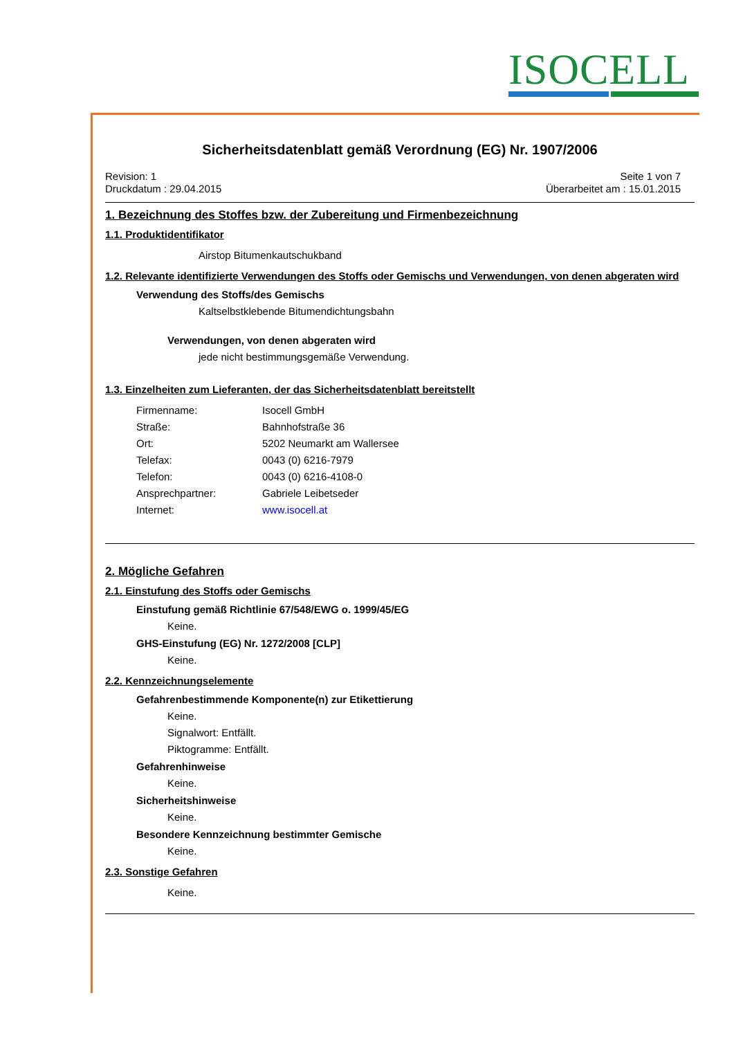ISOCELL
Sicherheitsdatenblatt gemäß Verordnung (EG) Nr. 1907/2006
Revision: 1
Druckdatum : 29.04.2015
Seite 1 von 7
Überarbeitet am : 15.01.2015
1. Bezeichnung des Stoffes bzw. der Zubereitung und Firmenbezeichnung
1.1. Produktidentifikator
Airstop Bitumenkautschukband
1.2. Relevante identifizierte Verwendungen des Stoffs oder Gemischs und Verwendungen, von denen abgeraten wird
Verwendung des Stoffs/des Gemischs
Kaltselbstklebende Bitumendichtungsbahn
Verwendungen, von denen abgeraten wird
jede nicht bestimmungsgemäße Verwendung.
1.3. Einzelheiten zum Lieferanten, der das Sicherheitsdatenblatt bereitstellt
Firmenname: Isocell GmbH
Straße: Bahnhofstraße 36
Ort: 5202 Neumarkt am Wallersee
Telefax: 0043 (0) 6216-7979
Telefon: 0043 (0) 6216-4108-0
Ansprechpartner: Gabriele Leibetseder
Internet: www.isocell.at
2. Mögliche Gefahren
2.1. Einstufung des Stoffs oder Gemischs
Einstufung gemäß Richtlinie 67/548/EWG o. 1999/45/EG
Keine.
GHS-Einstufung (EG) Nr. 1272/2008 [CLP]
Keine.
2.2. Kennzeichnungselemente
Gefahrenbestimmende Komponente(n) zur Etikettierung
Keine.
Signalwort: Entfällt.
Piktogramme: Entfällt.
Gefahrenhinweise
Keine.
Sicherheitshinweise
Keine.
Besondere Kennzeichnung bestimmter Gemische
Keine.
2.3. Sonstige Gefahren
Keine.